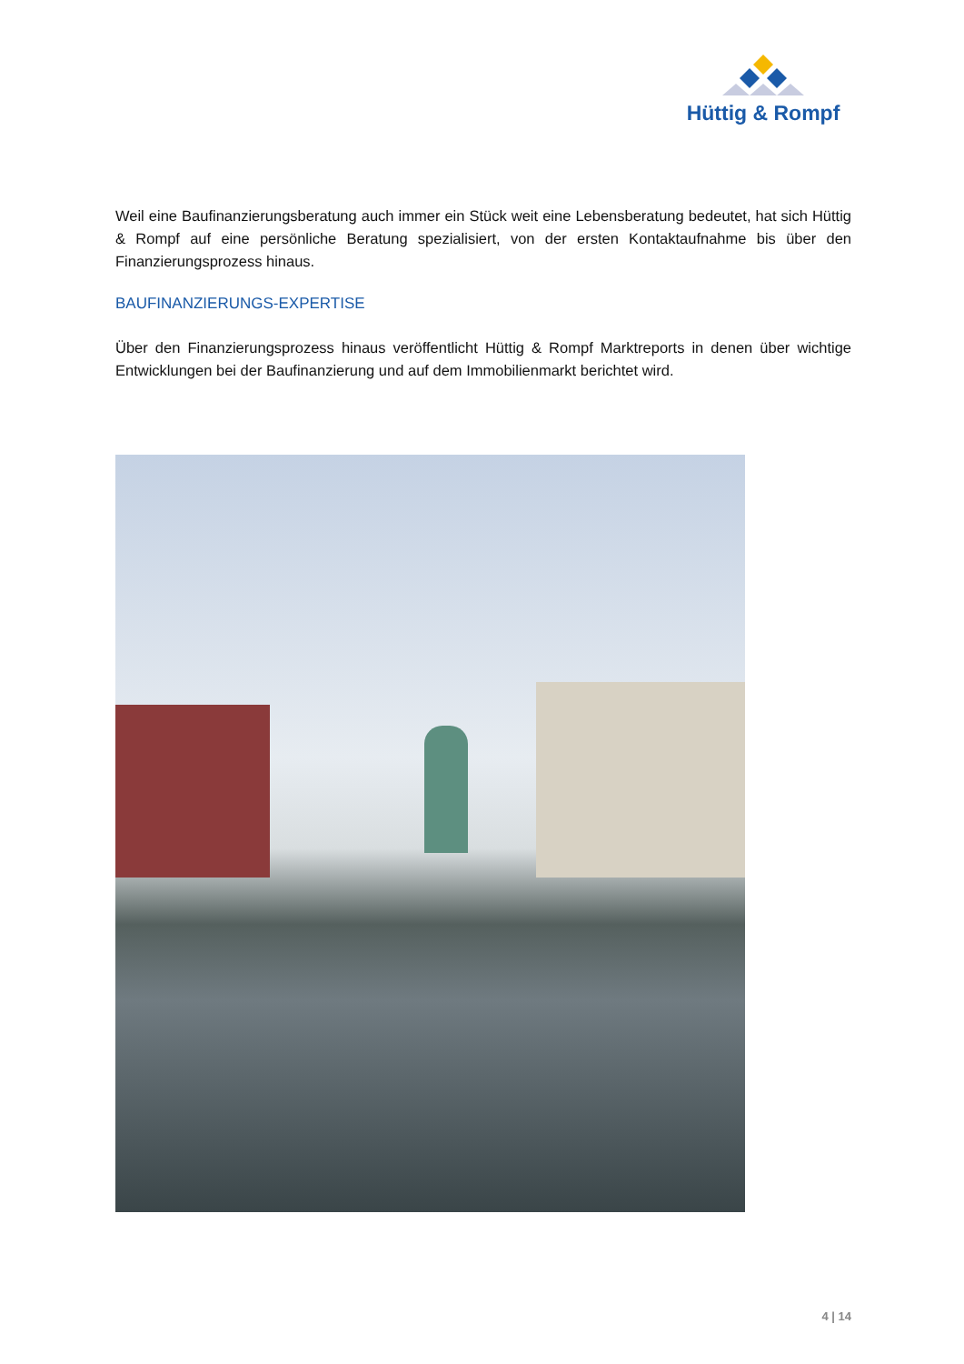Hüttig & Rompf
Weil eine Baufinanzierungsberatung auch immer ein Stück weit eine Lebensberatung bedeutet, hat sich Hüttig & Rompf auf eine persönliche Beratung spezialisiert, von der ersten Kontaktaufnahme bis über den Finanzierungsprozess hinaus.
BAUFINANZIERUNGS-EXPERTISE
Über den Finanzierungsprozess hinaus veröffentlicht Hüttig & Rompf Marktreports in denen über wichtige Entwicklungen bei der Baufinanzierung und auf dem Immobilienmarkt berichtet wird.
4 | 14